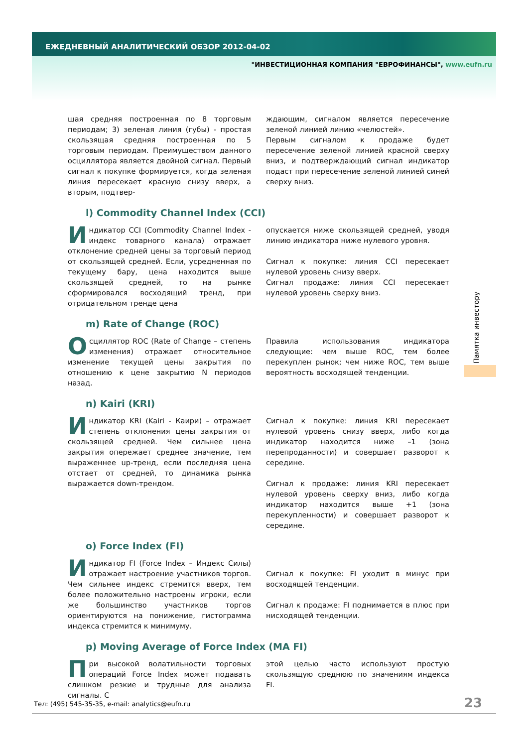ЕЖЕДНЕВНЫЙ АНАЛИТИЧЕСКИЙ ОБЗОР 2012-04-02
"ИНВЕСТИЦИОННАЯ КОМПАНИЯ "ЕВРОФИНАНСЫ", www.eufn.ru
щая средняя построенная по 8 торговым периодам; 3) зеленая линия (губы) - простая скользящая средняя построенная по 5 торговым периодам. Преимуществом данного осциллятора является двойной сигнал. Первый сигнал к покупке формируется, когда зеленая линия пересекает красную снизу вверх, а вторым, подтвер-
ждающим, сигналом является пересечение зеленой линией линию «челюстей».
Первым сигналом к продаже будет пересечение зеленой линией красной сверху вниз, и подтверждающий сигнал индикатор подаст при пересечение зеленой линией синей сверху вниз.
l) Commodity Channel Index (CCI)
Индикатор CCI (Commodity Channel Index - индекс товарного канала) отражает отклонение средней цены за торговый период от скользящей средней. Если, усредненная по текущему бару, цена находится выше скользящей средней, то на рынке сформировался восходящий тренд, при отрицательном тренде цена
опускается ниже скользящей средней, уводя линию индикатора ниже нулевого уровня.
Сигнал к покупке: линия CCI пересекает нулевой уровень снизу вверх.
Сигнал продаже: линия CCI пересекает нулевой уровень сверху вниз.
m) Rate of Change (ROC)
Осциллятор ROC (Rate of Change – степень изменения) отражает относительное изменение текущей цены закрытия по отношению к цене закрытию N периодов назад.
Правила использования индикатора следующие: чем выше ROC, тем более перекуплен рынок; чем ниже ROC, тем выше вероятность восходящей тенденции.
n) Kairi (KRI)
Индикатор KRI (Kairi - Каири) – отражает степень отклонения цены закрытия от скользящей средней. Чем сильнее цена закрытия опережает среднее значение, тем выраженнее up-тренд, если последняя цена отстает от средней, то динамика рынка выражается down-трендом.
Сигнал к покупке: линия KRI пересекает нулевой уровень снизу вверх, либо когда индикатор находится ниже –1 (зона перепроданности) и совершает разворот к середине.
Сигнал к продаже: линия KRI пересекает нулевой уровень сверху вниз, либо когда индикатор находится выше +1 (зона перекупленности) и совершает разворот к середине.
o) Force Index (FI)
Индикатор FI (Force Index – Индекс Силы) отражает настроение участников торгов. Чем сильнее индекс стремится вверх, тем более положительно настроены игроки, если же большинство участников торгов ориентируются на понижение, гистограмма индекса стремится к минимуму.
Сигнал к покупке: FI уходит в минус при восходящей тенденции.
Сигнал к продаже: FI поднимается в плюс при нисходящей тенденции.
p) Moving Average of Force Index (MA FI)
При высокой волатильности торговых операций Force Index может подавать слишком резкие и трудные для анализа сигналы. С
этой целью часто используют простую скользящую среднюю по значениям индекса FI.
Памятка инвестору
Тел: (495) 545-35-35, e-mail: analytics@eufn.ru
23